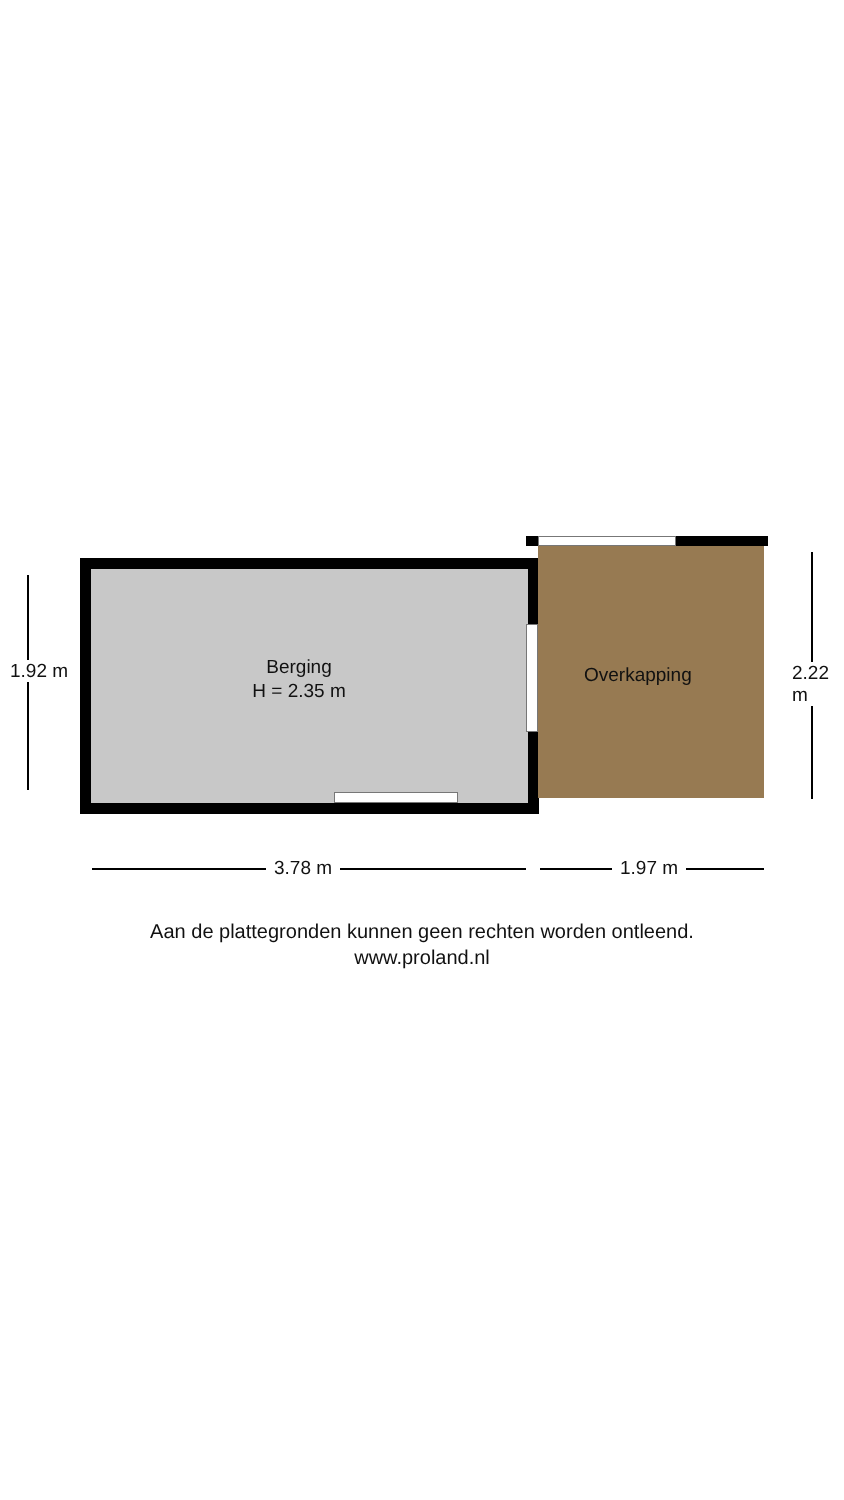Berging
H = 2.35 m
Overkapping
1.92 m 2.22 m
3.78 m 1.97 m
Aan de plattegronden kunnen geen rechten worden ontleend.
www.proland.nl